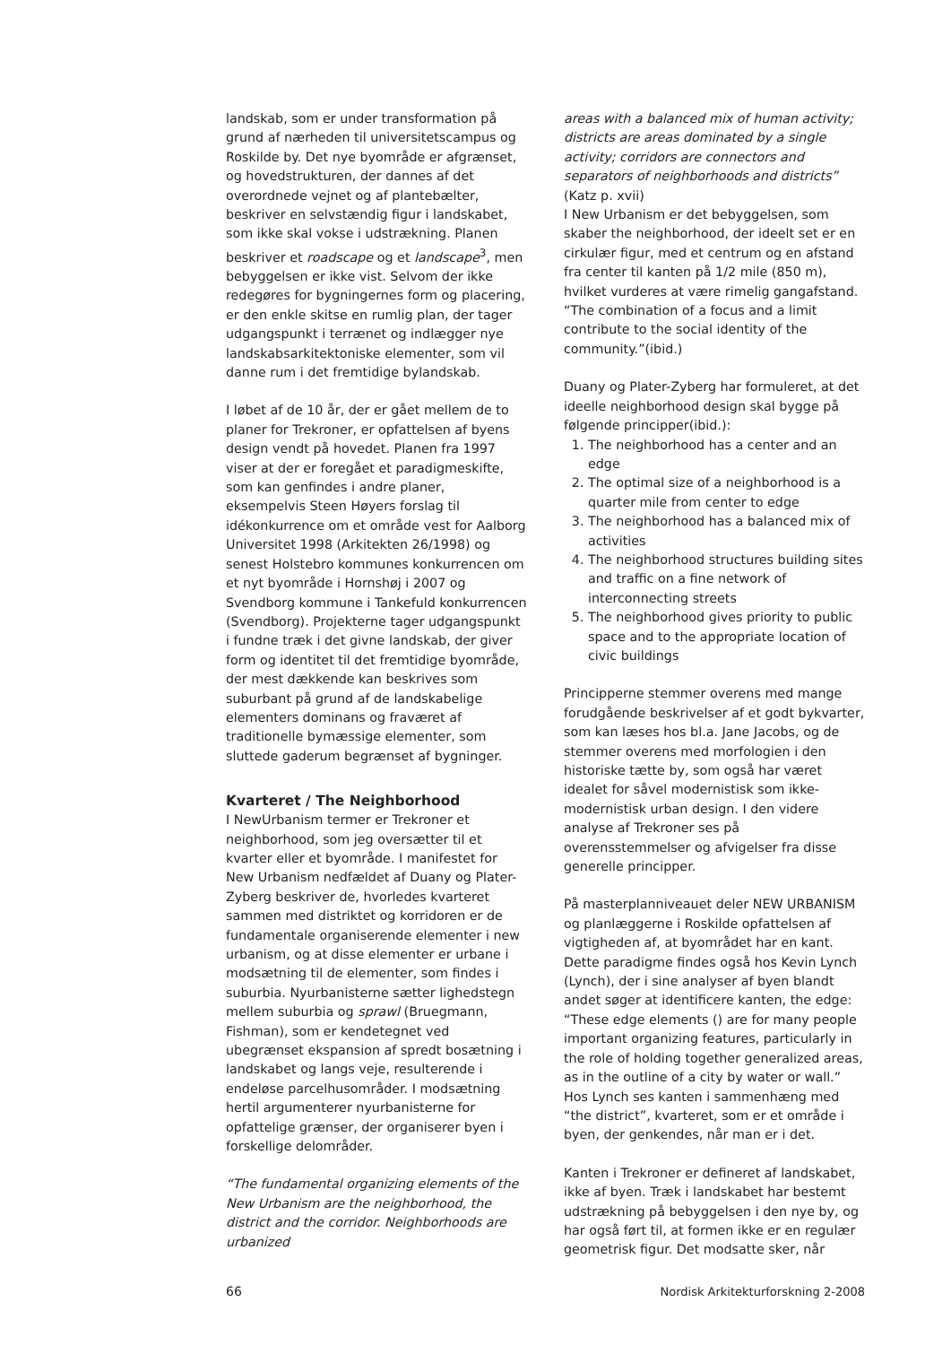landskab, som er under transformation på grund af nærheden til universitetscampus og Roskilde by. Det nye byområde er afgrænset, og hovedstrukturen, der dannes af det overordnede vejnet og af plantebælter, beskriver en selvstændig figur i landskabet, som ikke skal vokse i udstrækning. Planen beskriver et roadscape og et landscape<sup>3</sup>, men bebyggelsen er ikke vist. Selvom der ikke redegøres for bygningernes form og placering, er den enkle skitse en rumlig plan, der tager udgangspunkt i terrænet og indlægger nye landskabsarkitektoniske elementer, som vil danne rum i det fremtidige bylandskab.
I løbet af de 10 år, der er gået mellem de to planer for Trekroner, er opfattelsen af byens design vendt på hovedet. Planen fra 1997 viser at der er foregået et paradigmeskifte, som kan genfindes i andre planer, eksempelvis Steen Høyers forslag til idékonkurrence om et område vest for Aalborg Universitet 1998 (Arkitekten 26/1998) og senest Holstebro kommunes konkurrencen om et nyt byområde i Hornshøj i 2007 og Svendborg kommune i Tankefuld konkurrencen (Svendborg). Projekterne tager udgangspunkt i fundne træk i det givne landskab, der giver form og identitet til det fremtidige byområde, der mest dækkende kan beskrives som suburbant på grund af de landskabelige elementers dominans og fraværet af traditionelle bymæssige elementer, som sluttede gaderum begrænset af bygninger.
Kvarteret / The Neighborhood
I NewUrbanism termer er Trekroner et neighborhood, som jeg oversætter til et kvarter eller et byområde. I manifestet for New Urbanism nedfældet af Duany og Plater-Zyberg beskriver de, hvorledes kvarteret sammen med distriktet og korridoren er de fundamentale organiserende elementer i new urbanism, og at disse elementer er urbane i modsætning til de elementer, som findes i suburbia. Nyurbanisterne sætter lighedstegn mellem suburbia og sprawl (Bruegmann, Fishman), som er kendetegnet ved ubegrænset ekspansion af spredt bosætning i landskabet og langs veje, resulterende i endeløse parcelhusområder. I modsætning hertil argumenterer nyurbanisterne for opfattelige grænser, der organiserer byen i forskellige delområder.
“The fundamental organizing elements of the New Urbanism are the neighborhood, the district and the corridor. Neighborhoods are urbanized
areas with a balanced mix of human activity; districts are areas dominated by a single activity; corridors are connectors and separators of neighborhoods and districts” (Katz p. xvii)
I New Urbanism er det bebyggelsen, som skaber the neighborhood, der ideelt set er en cirkulær figur, med et centrum og en afstand fra center til kanten på 1/2 mile (850 m), hvilket vurderes at være rimelig gangafstand. “The combination of a focus and a limit contribute to the social identity of the community.”(ibid.)
Duany og Plater-Zyberg har formuleret, at det ideelle neighborhood design skal bygge på følgende principper(ibid.):
1. The neighborhood has a center and an edge
2. The optimal size of a neighborhood is a quarter mile from center to edge
3. The neighborhood has a balanced mix of activities
4. The neighborhood structures building sites and traffic on a fine network of interconnecting streets
5. The neighborhood gives priority to public space and to the appropriate location of civic buildings
Principperne stemmer overens med mange forudgående beskrivelser af et godt bykvarter, som kan læses hos bl.a. Jane Jacobs, og de stemmer overens med morfologien i den historiske tætte by, som også har været idealet for såvel modernistisk som ikke-modernistisk urban design. I den videre analyse af Trekroner ses på overensstemmelser og afvigelser fra disse generelle principper.
På masterplanniveauet deler NEW URBANISM og planlæggerne i Roskilde opfattelsen af vigtigheden af, at byområdet har en kant. Dette paradigme findes også hos Kevin Lynch (Lynch), der i sine analyser af byen blandt andet søger at identificere kanten, the edge: “These edge elements () are for many people important organizing features, particularly in the role of holding together generalized areas, as in the outline of a city by water or wall.” Hos Lynch ses kanten i sammenhæng med “the district”, kvarteret, som er et område i byen, der genkendes, når man er i det.
Kanten i Trekroner er defineret af landskabet, ikke af byen. Træk i landskabet har bestemt udstrækning på bebyggelsen i den nye by, og har også ført til, at formen ikke er en regulær geometrisk figur. Det modsatte sker, når
66 Nordisk Arkitekturforskning 2-2008